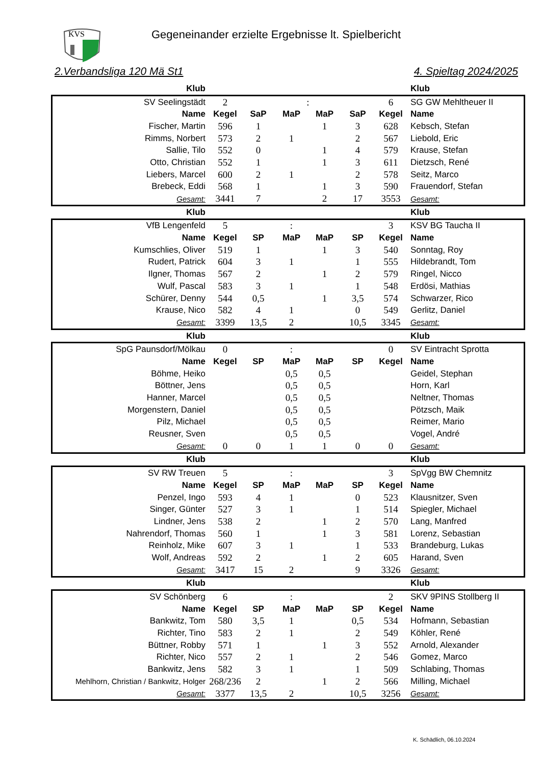KVS
Gegeneinander erzielte Ergebnisse lt. Spielbericht
2.Verbandsliga 120 Mä St1 4. Spieltag 2024/2025
| Klub | | | | | | | Klub |
| SV Seelingstädt | 2 | | : | | | 6 | SG GW Mehltheuer II |
| Name | Kegel | SaP | MaP | MaP | SaP | Kegel | Name |
| Fischer, Martin | 596 | 1 | | 1 | 3 | 628 | Kebsch, Stefan |
| Rimms, Norbert | 573 | 2 | 1 | | 2 | 567 | Liebold, Eric |
| Sallie, Tilo | 552 | 0 | | 1 | 4 | 579 | Krause, Stefan |
| Otto, Christian | 552 | 1 | | 1 | 3 | 611 | Dietzsch, René |
| Liebers, Marcel | 600 | 2 | 1 | | 2 | 578 | Seitz, Marco |
| Brebeck, Eddi | 568 | 1 | | 1 | 3 | 590 | Frauendorf, Stefan |
| Gesamt: | 3441 | 7 | | 2 | 17 | 3553 | Gesamt: |
| Klub | | | | | | | Klub |
| VfB Lengenfeld | 5 | | : | | | 3 | KSV BG Taucha II |
| Name | Kegel | SP | MaP | MaP | SP | Kegel | Name |
| Kumschlies, Oliver | 519 | 1 | | 1 | 3 | 540 | Sonntag, Roy |
| Rudert, Patrick | 604 | 3 | 1 | | 1 | 555 | Hildebrandt, Tom |
| Ilgner, Thomas | 567 | 2 | | 1 | 2 | 579 | Ringel, Nicco |
| Wulf, Pascal | 583 | 3 | 1 | | 1 | 548 | Erdösi, Mathias |
| Schürer, Denny | 544 | 0,5 | | 1 | 3,5 | 574 | Schwarzer, Rico |
| Krause, Nico | 582 | 4 | 1 | | 0 | 549 | Gerlitz, Daniel |
| Gesamt: | 3399 | 13,5 | 2 | | 10,5 | 3345 | Gesamt: |
| Klub | | | | | | | Klub |
| SpG Paunsdorf/Mölkau | 0 | | : | | | 0 | SV Eintracht Sprotta |
| Name | Kegel | SP | MaP | MaP | SP | Kegel | Name |
| Böhme, Heiko | | | 0,5 | 0,5 | | | Geidel, Stephan |
| Böttner, Jens | | | 0,5 | 0,5 | | | Horn, Karl |
| Hanner, Marcel | | | 0,5 | 0,5 | | | Neltner, Thomas |
| Morgenstern, Daniel | | | 0,5 | 0,5 | | | Pötzsch, Maik |
| Pilz, Michael | | | 0,5 | 0,5 | | | Reimer, Mario |
| Reusner, Sven | | | 0,5 | 0,5 | | | Vogel, André |
| Gesamt: | 0 | 0 | 1 | 1 | 0 | 0 | Gesamt: |
| Klub | | | | | | | Klub |
| SV RW Treuen | 5 | | : | | | 3 | SpVgg BW Chemnitz |
| Name | Kegel | SP | MaP | MaP | SP | Kegel | Name |
| Penzel, Ingo | 593 | 4 | 1 | | 0 | 523 | Klausnitzer, Sven |
| Singer, Günter | 527 | 3 | 1 | | 1 | 514 | Spiegler, Michael |
| Lindner, Jens | 538 | 2 | | 1 | 2 | 570 | Lang, Manfred |
| Nahrendorf, Thomas | 560 | 1 | | 1 | 3 | 581 | Lorenz, Sebastian |
| Reinholz, Mike | 607 | 3 | 1 | | 1 | 533 | Brandeburg, Lukas |
| Wolf, Andreas | 592 | 2 | | 1 | 2 | 605 | Harand, Sven |
| Gesamt: | 3417 | 15 | 2 | | 9 | 3326 | Gesamt: |
| Klub | | | | | | | Klub |
| SV Schönberg | 6 | | : | | | 2 | SKV 9PINS Stollberg II |
| Name | Kegel | SP | MaP | MaP | SP | Kegel | Name |
| Bankwitz, Tom | 580 | 3,5 | 1 | | 0,5 | 534 | Hofmann, Sebastian |
| Richter, Tino | 583 | 2 | 1 | | 2 | 549 | Köhler, René |
| Büttner, Robby | 571 | 1 | | 1 | 3 | 552 | Arnold, Alexander |
| Richter, Nico | 557 | 2 | 1 | | 2 | 546 | Gomez, Marco |
| Bankwitz, Jens | 582 | 3 | 1 | | 1 | 509 | Schlabing, Thomas |
| Mehlhorn, Christian / Bankwitz, Holger | 268/236 | 2 | | 1 | 2 | 566 | Milling, Michael |
| Gesamt: | 3377 | 13,5 | 2 | | 10,5 | 3256 | Gesamt: |
K. Schädlich, 06.10.2024